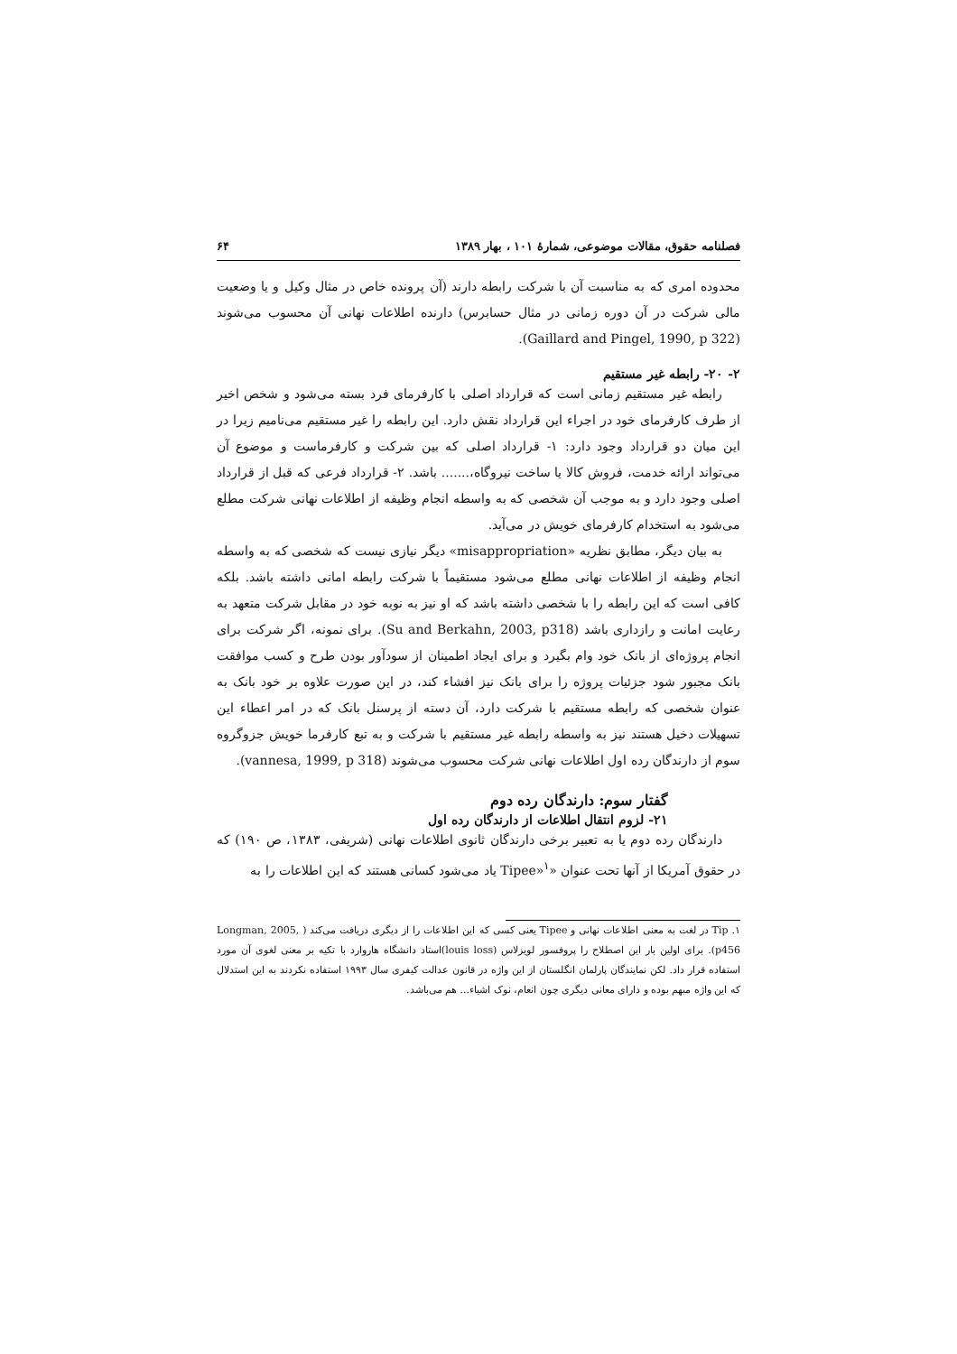فصلنامه حقوق، مقالات موضوعی، شمارهٔ ۱۰۱ ، بهار ۱۳۸۹ ۶۴
محدوده امری که به مناسبت آن با شرکت رابطه دارند (آن پرونده خاص در مثال وکیل و یا وضعیت مالی شرکت در آن دوره زمانی در مثال حسابرس) دارنده اطلاعات نهانی آن محسوب می‌شوند (Gaillard and Pingel, 1990, p 322).
۲- ۲۰- رابطه غیر مستقیم
رابطه غیر مستقیم زمانی است که قرارداد اصلی با کارفرمای فرد بسته می‌شود و شخص اخیر از طرف کارفرمای خود در اجراء این قرارداد نقش دارد. این رابطه را غیر مستقیم می‌نامیم زیرا در این میان دو قرارداد وجود دارد: ۱- قرارداد اصلی که بین شرکت و کارفرماست و موضوع آن می‌تواند ارائه خدمت، فروش کالا یا ساخت نیروگاه،....... باشد. ۲- قرارداد فرعی که قبل از قرارداد اصلی وجود دارد و به موجب آن شخصی که به واسطه انجام وظیفه از اطلاعات نهانی شرکت مطلع می‌شود به استخدام کارفرمای خویش در می‌آید.
به بیان دیگر، مطابق نظریه «misappropriation» دیگر نیازی نیست که شخصی که به واسطه انجام وظیفه از اطلاعات نهانی مطلع می‌شود مستقیماً با شرکت رابطه امانی داشته باشد. بلکه کافی است که این رابطه را با شخصی داشته باشد که او نیز به نوبه خود در مقابل شرکت متعهد به رعایت امانت و رازداری باشد (Su and Berkahn, 2003, p318). برای نمونه، اگر شرکت برای انجام پروژه‌ای از بانک خود وام بگیرد و برای ایجاد اطمینان از سودآور بودن طرح و کسب موافقت بانک مجبور شود جزئیات پروژه را برای بانک نیز افشاء کند، در این صورت علاوه بر خود بانک به عنوان شخصی که رابطه مستقیم با شرکت دارد، آن دسته از پرسنل بانک که در امر اعطاء این تسهیلات دخیل هستند نیز به واسطه رابطه غیر مستقیم با شرکت و به تبع کارفرما خویش جزوگروه سوم از دارندگان رده اول اطلاعات نهانی شرکت محسوب می‌شوند (vannesa, 1999, p 318).
گفتار سوم: دارندگان رده دوم
۲۱- لزوم انتقال اطلاعات از دارندگان رده اول
دارندگان رده دوم یا به تعبیر برخی دارندگان ثانوی اطلاعات نهانی (شریفی، ۱۳۸۳، ص ۱۹۰) که در حقوق آمریکا از آنها تحت عنوان «Tipee»<sup>۱</sup> یاد می‌شود کسانی هستند که این اطلاعات را به
۱. Tip در لغت به معنی اطلاعات نهانی و Tipee یعنی کسی که این اطلاعات را از دیگری دریافت می‌کند ( Longman, 2005, p456). برای اولین بار این اصطلاح را پروفسور لویزلاس (louis loss)استاد دانشگاه هاروارد با تکیه بر معنی لغوی آن مورد استفاده قرار داد. لکن نمایندگان پارلمان انگلستان از این واژه در قانون عدالت کیفری سال ۱۹۹۳ استفاده نکردند به این استدلال که این واژه مبهم بوده و دارای معانی دیگری چون انعام، نوک اشیاء... هم می‌باشد.